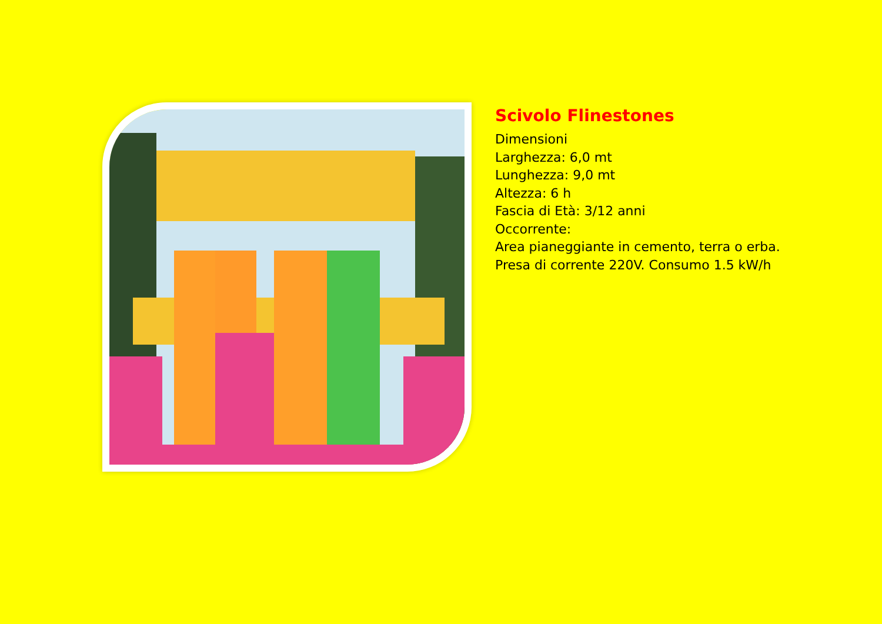Scivolo Flinestones
Dimensioni
Larghezza: 6,0 mt
Lunghezza: 9,0 mt
Altezza: 6 h
Fascia di Età: 3/12 anni
Occorrente:
Area pianeggiante in cemento, terra o erba.
Presa di corrente 220V. Consumo 1.5 kW/h